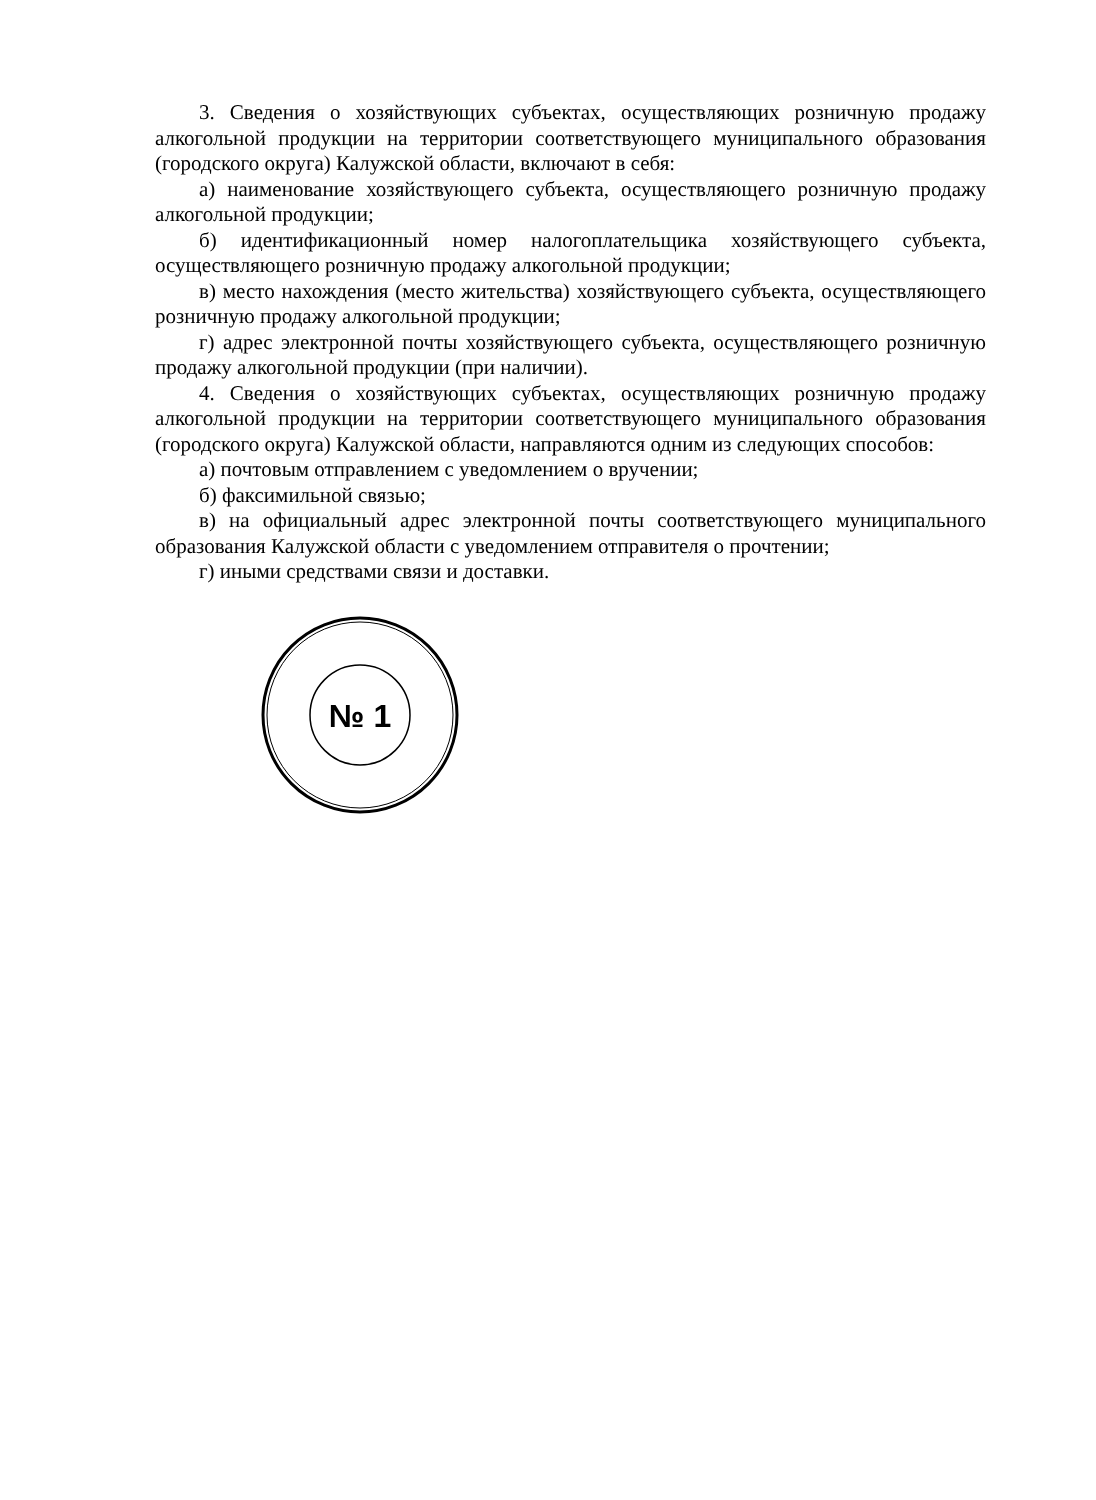3. Сведения о хозяйствующих субъектах, осуществляющих розничную продажу алкогольной продукции на территории соответствующего муниципального образования (городского округа) Калужской области, включают в себя:
а) наименование хозяйствующего субъекта, осуществляющего розничную продажу алкогольной продукции;
б) идентификационный номер налогоплательщика хозяйствующего субъекта, осуществляющего розничную продажу алкогольной продукции;
в) место нахождения (место жительства) хозяйствующего субъекта, осуществляющего розничную продажу алкогольной продукции;
г) адрес электронной почты хозяйствующего субъекта, осуществляющего розничную продажу алкогольной продукции (при наличии).
4. Сведения о хозяйствующих субъектах, осуществляющих розничную продажу алкогольной продукции на территории соответствующего муниципального образования (городского округа) Калужской области, направляются одним из следующих способов:
а) почтовым отправлением с уведомлением о вручении;
б) факсимильной связью;
в) на официальный адрес электронной почты соответствующего муниципального образования Калужской области с уведомлением отправителя о прочтении;
г) иными средствами связи и доставки.
№ 1